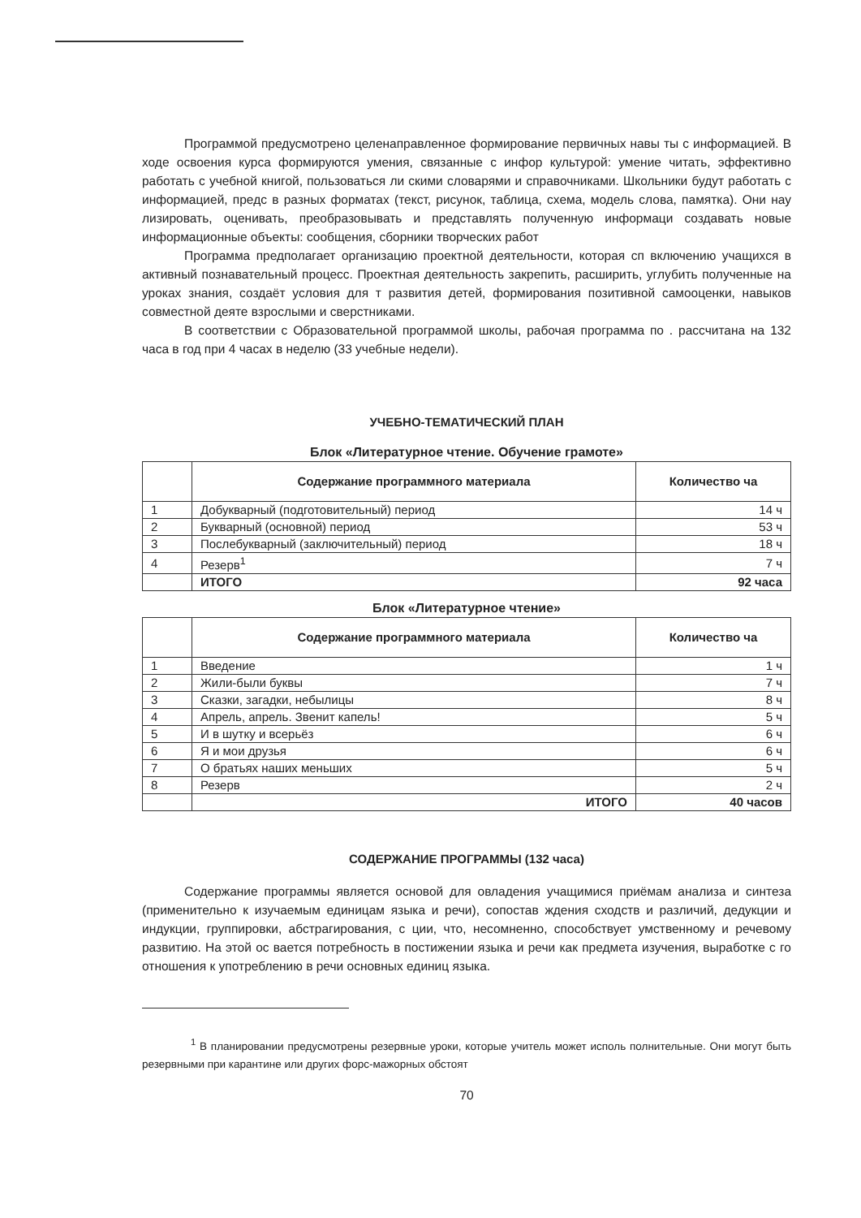Программой предусмотрено целенаправленное формирование первичных навы ты с информацией. В ходе освоения курса формируются умения, связанные с инфор культурой: умение читать, эффективно работать с учебной книгой, пользоваться ли скими словарями и справочниками. Школьники будут работать с информацией, предс в разных форматах (текст, рисунок, таблица, схема, модель слова, памятка). Они нау лизировать, оценивать, преобразовывать и представлять полученную информаци создавать новые информационные объекты: сообщения, сборники творческих работ
Программа предполагает организацию проектной деятельности, которая сп включению учащихся в активный познавательный процесс. Проектная деятельность закрепить, расширить, углубить полученные на уроках знания, создаёт условия для т развития детей, формирования позитивной самооценки, навыков совместной деяте взрослыми и сверстниками.
В соответствии с Образовательной программой школы, рабочая программа по . рассчитана на 132 часа в год при 4 часах в неделю (33 учебные недели).
УЧЕБНО-ТЕМАТИЧЕСКИЙ ПЛАН
Блок «Литературное чтение. Обучение грамоте»
| | Содержание программного материала | Количество ча |
| --- | --- | --- |
| 1 | Добукварный (подготовительный) период | 14 ч |
| 2 | Букварный (основной) период | 53 ч |
| 3 | Послебукварный (заключительный) период | 18 ч |
| 4 | Резерв<sup>1</sup> | 7 ч |
| | ИТОГО | 92 часа |
Блок «Литературное чтение»
| | Содержание программного материала | Количество ча |
| --- | --- | --- |
| 1 | Введение | 1 ч |
| 2 | Жили-были буквы | 7 ч |
| 3 | Сказки, загадки, небылицы | 8 ч |
| 4 | Апрель, апрель. Звенит капель! | 5 ч |
| 5 | И в шутку и всерьёз | 6 ч |
| 6 | Я и мои друзья | 6 ч |
| 7 | О братьях наших меньших | 5 ч |
| 8 | Резерв | 2 ч |
| | ИТОГО | 40 часов |
СОДЕРЖАНИЕ ПРОГРАММЫ (132 часа)
Содержание программы является основой для овладения учащимися приёмам анализа и синтеза (применительно к изучаемым единицам языка и речи), сопостав ждения сходств и различий, дедукции и индукции, группировки, абстрагирования, с ции, что, несомненно, способствует умственному и речевому развитию. На этой ос вается потребность в постижении языка и речи как предмета изучения, выработке с го отношения к употреблению в речи основных единиц языка.
<sup>1</sup> В планировании предусмотрены резервные уроки, которые учитель может исполь полнительные. Они могут быть резервными при карантине или других форс-мажорных обстоят
70